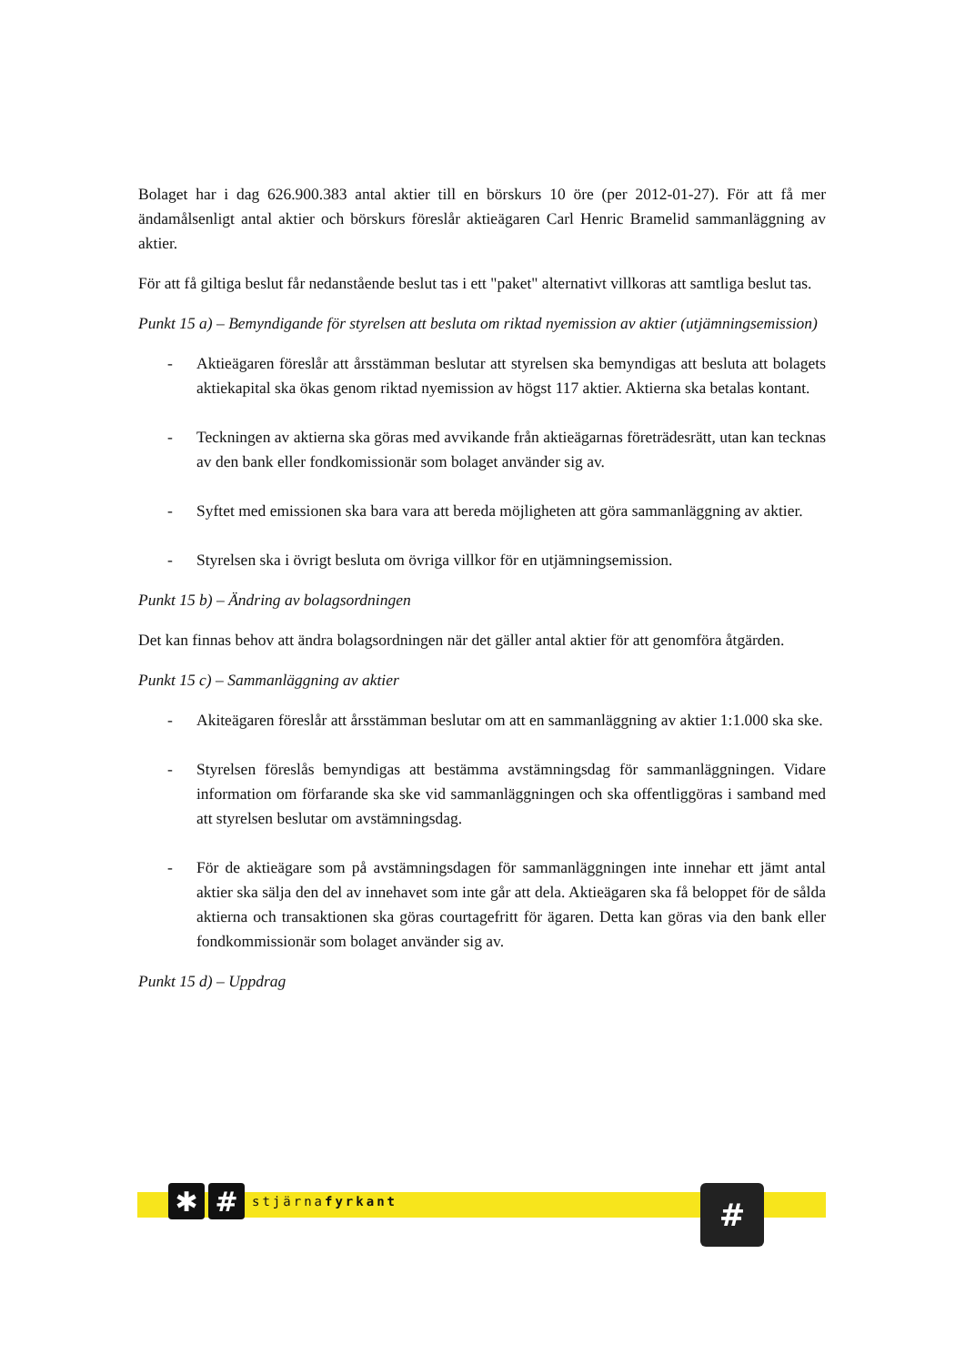Bolaget har i dag 626.900.383 antal aktier till en börskurs 10 öre (per 2012-01-27). För att få mer ändamålsenligt antal aktier och börskurs föreslår aktieägaren Carl Henric Bramelid sammanläggning av aktier.
För att få giltiga beslut får nedanstående beslut tas i ett "paket" alternativt villkoras att samtliga beslut tas.
Punkt 15 a) – Bemyndigande för styrelsen att besluta om riktad nyemission av aktier (utjämningsemission)
- Aktieägaren föreslår att årsstämman beslutar att styrelsen ska bemyndigas att besluta att bolagets aktiekapital ska ökas genom riktad nyemission av högst 117 aktier. Aktierna ska betalas kontant.
- Teckningen av aktierna ska göras med avvikande från aktieägarnas företrädesrätt, utan kan tecknas av den bank eller fondkomissionär som bolaget använder sig av.
- Syftet med emissionen ska bara vara att bereda möjligheten att göra sammanläggning av aktier.
- Styrelsen ska i övrigt besluta om övriga villkor för en utjämningsemission.
Punkt 15 b) – Ändring av bolagsordningen
Det kan finnas behov att ändra bolagsordningen när det gäller antal aktier för att genomföra åtgärden.
Punkt 15 c) – Sammanläggning av aktier
- Akiteägaren föreslår att årsstämman beslutar om att en sammanläggning av aktier 1:1.000 ska ske.
- Styrelsen föreslås bemyndigas att bestämma avstämningsdag för sammanläggningen. Vidare information om förfarande ska ske vid sammanläggningen och ska offentliggöras i samband med att styrelsen beslutar om avstämningsdag.
- För de aktieägare som på avstämningsdagen för sammanläggningen inte innehar ett jämt antal aktier ska sälja den del av innehavet som inte går att dela. Aktieägaren ska få beloppet för de sålda aktierna och transaktionen ska göras courtagefritt för ägaren. Detta kan göras via den bank eller fondkommissionär som bolaget använder sig av.
Punkt 15 d) – Uppdrag
✱ #
stjärnafyrkant
#